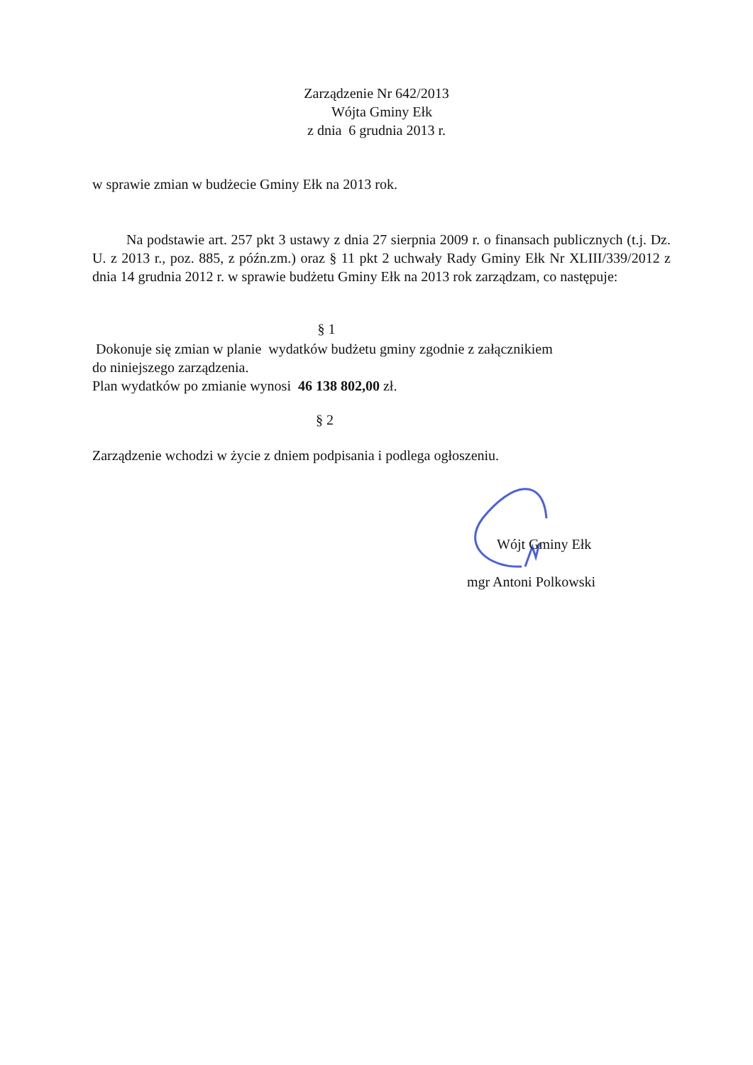Zarządzenie Nr 642/2013
Wójta Gminy Ełk
z dnia 6 grudnia 2013 r.
w sprawie zmian w budżecie Gminy Ełk na 2013 rok.
Na podstawie art. 257 pkt 3 ustawy z dnia 27 sierpnia 2009 r. o finansach publicznych (t.j. Dz. U. z 2013 r., poz. 885, z późn.zm.) oraz § 11 pkt 2 uchwały Rady Gminy Ełk Nr XLIII/339/2012 z dnia 14 grudnia 2012 r. w sprawie budżetu Gminy Ełk na 2013 rok zarządzam, co następuje:
§ 1
Dokonuje się zmian w planie wydatków budżetu gminy zgodnie z załącznikiem
do niniejszego zarządzenia.
Plan wydatków po zmianie wynosi 46 138 802,00 zł.
§ 2
Zarządzenie wchodzi w życie z dniem podpisania i podlega ogłoszeniu.
Wójt Gminy Ełk
mgr Antoni Polkowski